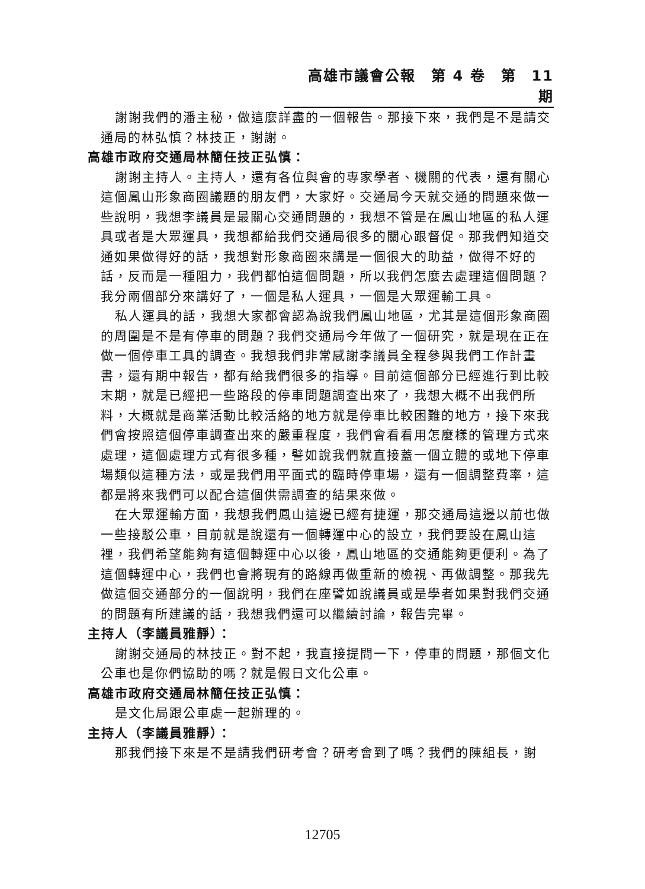高雄市議會公報　第 4 卷　第　11　期
謝謝我們的潘主秘，做這麼詳盡的一個報告。那接下來，我們是不是請交通局的林弘慎？林技正，謝謝。
高雄市政府交通局林簡任技正弘慎：
謝謝主持人。主持人，還有各位與會的專家學者、機關的代表，還有關心這個鳳山形象商圈議題的朋友們，大家好。交通局今天就交通的問題來做一些說明，我想李議員是最關心交通問題的，我想不管是在鳳山地區的私人運具或者是大眾運具，我想都給我們交通局很多的關心跟督促。那我們知道交通如果做得好的話，我想對形象商圈來講是一個很大的助益，做得不好的話，反而是一種阻力，我們都怕這個問題，所以我們怎麼去處理這個問題？我分兩個部分來講好了，一個是私人運具，一個是大眾運輸工具。
私人運具的話，我想大家都會認為說我們鳳山地區，尤其是這個形象商圈的周圍是不是有停車的問題？我們交通局今年做了一個研究，就是現在正在做一個停車工具的調查。我想我們非常感謝李議員全程參與我們工作計畫書，還有期中報告，都有給我們很多的指導。目前這個部分已經進行到比較末期，就是已經把一些路段的停車問題調查出來了，我想大概不出我們所料，大概就是商業活動比較活絡的地方就是停車比較困難的地方，接下來我們會按照這個停車調查出來的嚴重程度，我們會看看用怎麼樣的管理方式來處理，這個處理方式有很多種，譬如說我們就直接蓋一個立體的或地下停車場類似這種方法，或是我們用平面式的臨時停車場，還有一個調整費率，這都是將來我們可以配合這個供需調查的結果來做。
在大眾運輸方面，我想我們鳳山這邊已經有捷運，那交通局這邊以前也做一些接駁公車，目前就是說還有一個轉運中心的設立，我們要設在鳳山這裡，我們希望能夠有這個轉運中心以後，鳳山地區的交通能夠更便利。為了這個轉運中心，我們也會將現有的路線再做重新的檢視、再做調整。那我先做這個交通部分的一個說明，我們在座譬如說議員或是學者如果對我們交通的問題有所建議的話，我想我們還可以繼續討論，報告完畢。
主持人（李議員雅靜）：
謝謝交通局的林技正。對不起，我直接提問一下，停車的問題，那個文化公車也是你們協助的嗎？就是假日文化公車。
高雄市政府交通局林簡任技正弘慎：
是文化局跟公車處一起辦理的。
主持人（李議員雅靜）：
那我們接下來是不是請我們研考會？研考會到了嗎？我們的陳組長，謝
12705